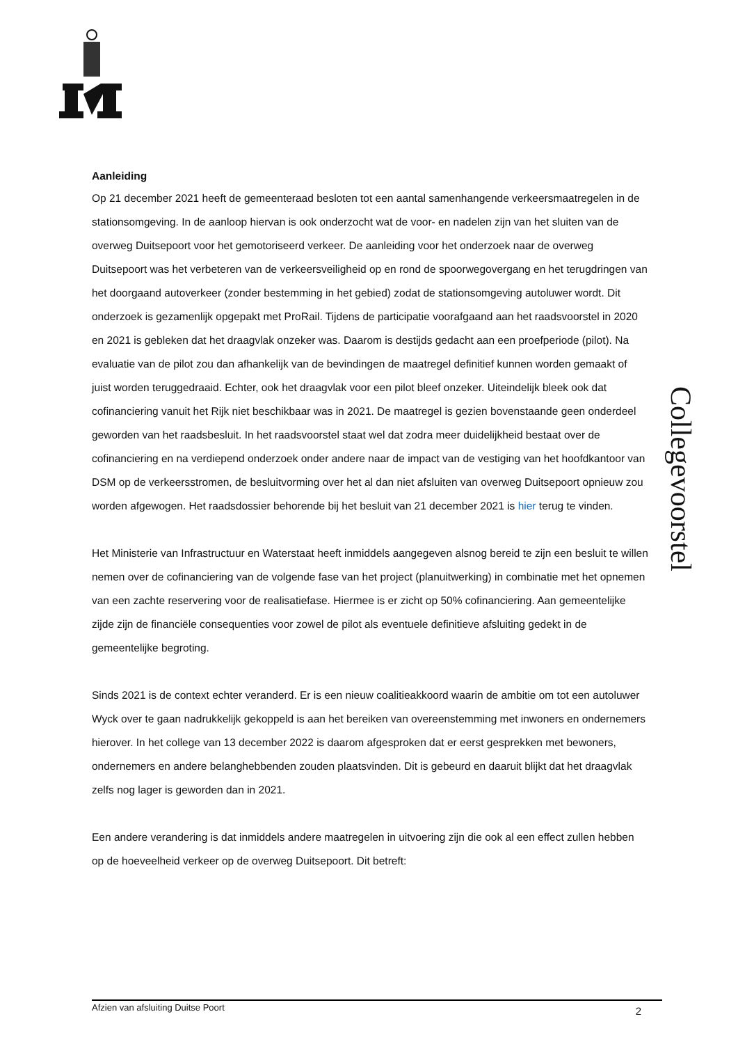Collegevoorstel
Aanleiding
Op 21 december 2021 heeft de gemeenteraad besloten tot een aantal samenhangende verkeersmaatregelen in de stationsomgeving. In de aanloop hiervan is ook onderzocht wat de voor- en nadelen zijn van het sluiten van de overweg Duitsepoort voor het gemotoriseerd verkeer. De aanleiding voor het onderzoek naar de overweg Duitsepoort was het verbeteren van de verkeersveiligheid op en rond de spoorwegovergang en het terugdringen van het doorgaand autoverkeer (zonder bestemming in het gebied) zodat de stationsomgeving autoluwer wordt. Dit onderzoek is gezamenlijk opgepakt met ProRail. Tijdens de participatie voorafgaand aan het raadsvoorstel in 2020 en 2021 is gebleken dat het draagvlak onzeker was. Daarom is destijds gedacht aan een proefperiode (pilot). Na evaluatie van de pilot zou dan afhankelijk van de bevindingen de maatregel definitief kunnen worden gemaakt of juist worden teruggedraaid. Echter, ook het draagvlak voor een pilot bleef onzeker. Uiteindelijk bleek ook dat cofinanciering vanuit het Rijk niet beschikbaar was in 2021. De maatregel is gezien bovenstaande geen onderdeel geworden van het raadsbesluit. In het raadsvoorstel staat wel dat zodra meer duidelijkheid bestaat over de cofinanciering en na verdiepend onderzoek onder andere naar de impact van de vestiging van het hoofdkantoor van DSM op de verkeersstromen, de besluitvorming over het al dan niet afsluiten van overweg Duitsepoort opnieuw zou worden afgewogen. Het raadsdossier behorende bij het besluit van 21 december 2021 is hier terug te vinden.
Het Ministerie van Infrastructuur en Waterstaat heeft inmiddels aangegeven alsnog bereid te zijn een besluit te willen nemen over de cofinanciering van de volgende fase van het project (planuitwerking) in combinatie met het opnemen van een zachte reservering voor de realisatiefase. Hiermee is er zicht op 50% cofinanciering. Aan gemeentelijke zijde zijn de financiële consequenties voor zowel de pilot als eventuele definitieve afsluiting gedekt in de gemeentelijke begroting.
Sinds 2021 is de context echter veranderd. Er is een nieuw coalitieakkoord waarin de ambitie om tot een autoluwer Wyck over te gaan nadrukkelijk gekoppeld is aan het bereiken van overeenstemming met inwoners en ondernemers hierover. In het college van 13 december 2022 is daarom afgesproken dat er eerst gesprekken met bewoners, ondernemers en andere belanghebbenden zouden plaatsvinden. Dit is gebeurd en daaruit blijkt dat het draagvlak zelfs nog lager is geworden dan in 2021.
Een andere verandering is dat inmiddels andere maatregelen in uitvoering zijn die ook al een effect zullen hebben op de hoeveelheid verkeer op de overweg Duitsepoort. Dit betreft:
Afzien van afsluiting Duitse Poort 2